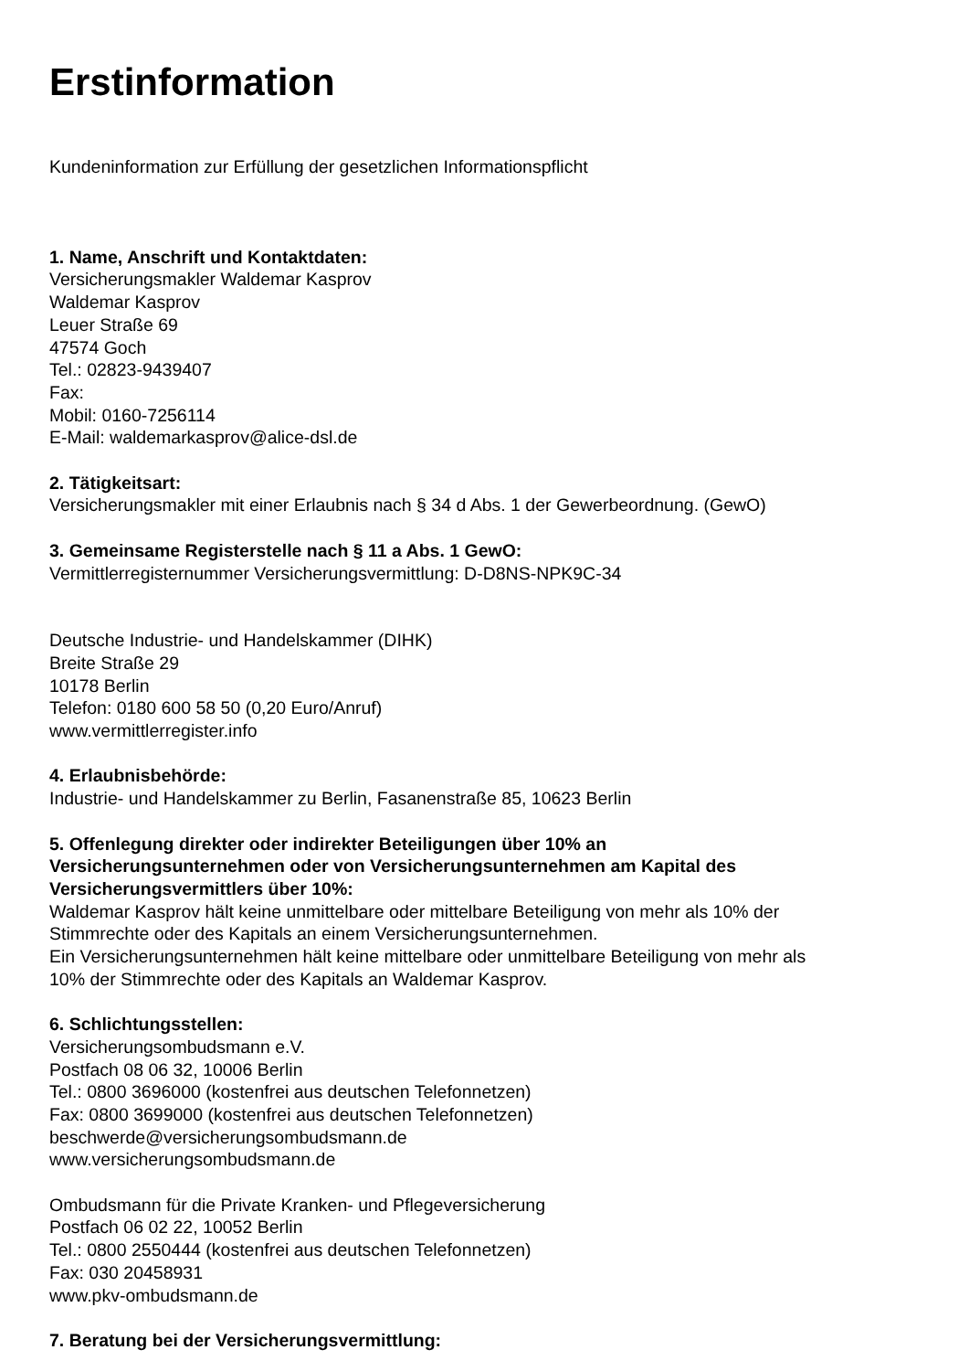Erstinformation
Kundeninformation zur Erfüllung der gesetzlichen Informationspflicht
1. Name, Anschrift und Kontaktdaten:
Versicherungsmakler Waldemar Kasprov
Waldemar Kasprov
Leuer Straße 69
47574 Goch
Tel.: 02823-9439407
Fax:
Mobil: 0160-7256114
E-Mail: waldemarkasprov@alice-dsl.de
2. Tätigkeitsart:
Versicherungsmakler mit einer Erlaubnis nach § 34 d Abs. 1 der Gewerbeordnung. (GewO)
3. Gemeinsame Registerstelle nach § 11 a Abs. 1 GewO:
Vermittlerregisternummer Versicherungsvermittlung: D-D8NS-NPK9C-34
Deutsche Industrie- und Handelskammer (DIHK)
Breite Straße 29
10178 Berlin
Telefon: 0180 600 58 50 (0,20 Euro/Anruf)
www.vermittlerregister.info
4. Erlaubnisbehörde:
Industrie- und Handelskammer zu Berlin, Fasanenstraße 85, 10623 Berlin
5. Offenlegung direkter oder indirekter Beteiligungen über 10% an
Versicherungsunternehmen oder von Versicherungsunternehmen am Kapital des
Versicherungsvermittlers über 10%:
Waldemar Kasprov hält keine unmittelbare oder mittelbare Beteiligung von mehr als 10% der
Stimmrechte oder des Kapitals an einem Versicherungsunternehmen.
Ein Versicherungsunternehmen hält keine mittelbare oder unmittelbare Beteiligung von mehr als
10% der Stimmrechte oder des Kapitals an Waldemar Kasprov.
6. Schlichtungsstellen:
Versicherungsombudsmann e.V.
Postfach 08 06 32, 10006 Berlin
Tel.: 0800 3696000 (kostenfrei aus deutschen Telefonnetzen)
Fax: 0800 3699000 (kostenfrei aus deutschen Telefonnetzen)
beschwerde@versicherungsombudsmann.de
www.versicherungsombudsmann.de
Ombudsmann für die Private Kranken- und Pflegeversicherung
Postfach 06 02 22, 10052 Berlin
Tel.: 0800 2550444 (kostenfrei aus deutschen Telefonnetzen)
Fax: 030 20458931
www.pkv-ombudsmann.de
7. Beratung bei der Versicherungsvermittlung: